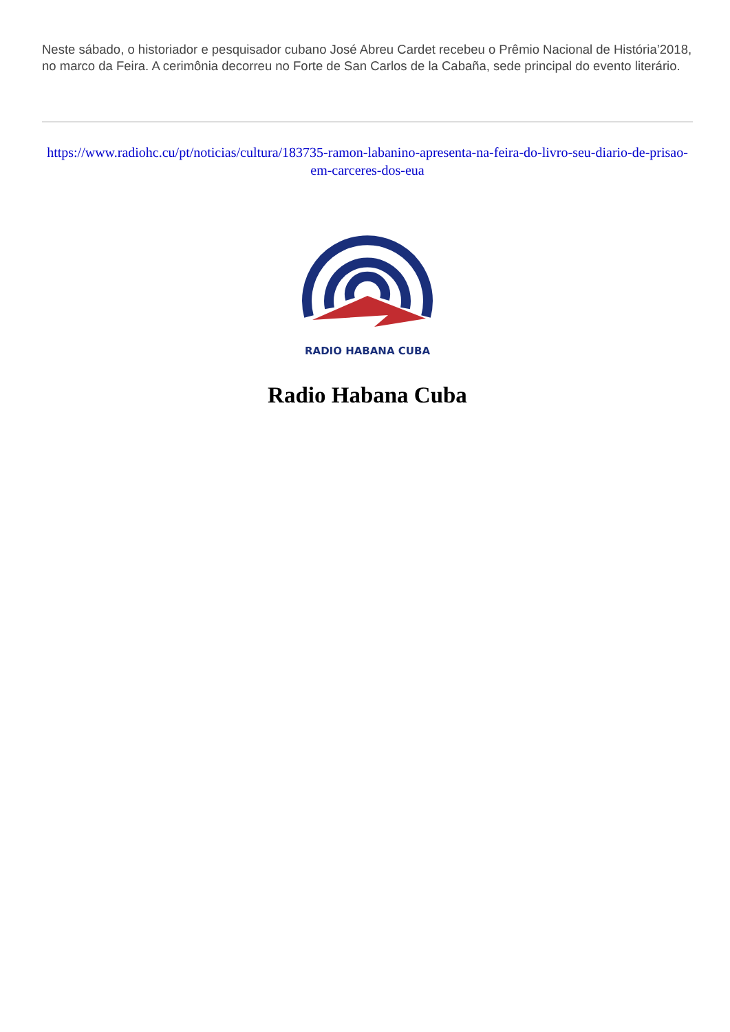Neste sábado, o historiador e pesquisador cubano José Abreu Cardet recebeu o Prêmio Nacional de História’2018, no marco da Feira. A cerimônia decorreu no Forte de San Carlos de la Cabaña, sede principal do evento literário.
https://www.radiohc.cu/pt/noticias/cultura/183735-ramon-labanino-apresenta-na-feira-do-livro-seu-diario-de-prisao-em-carceres-dos-eua
RADIO HABANA CUBA
Radio Habana Cuba